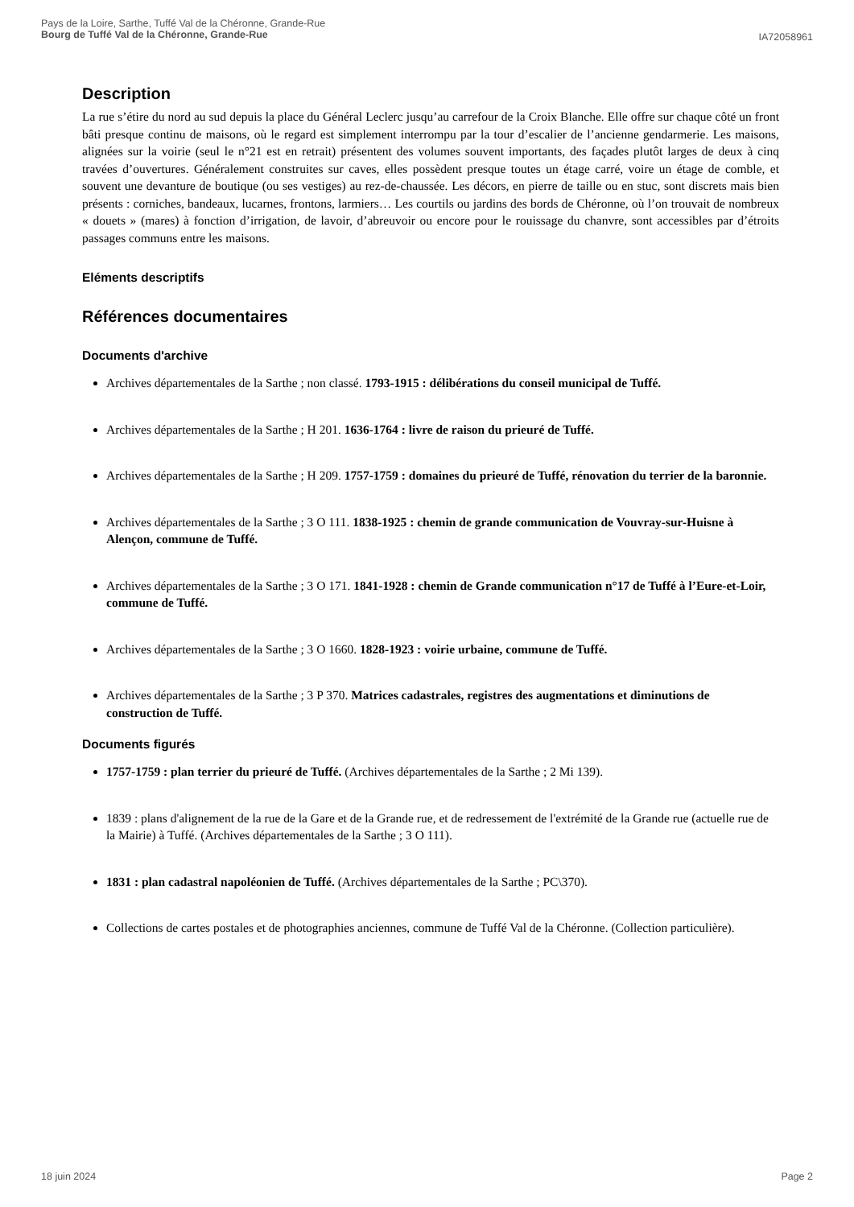Pays de la Loire, Sarthe, Tuffé Val de la Chéronne, Grande-Rue
Bourg de Tuffé Val de la Chéronne, Grande-Rue
IA72058961
Description
La rue s’étire du nord au sud depuis la place du Général Leclerc jusqu’au carrefour de la Croix Blanche. Elle offre sur chaque côté un front bâti presque continu de maisons, où le regard est simplement interrompu par la tour d’escalier de l’ancienne gendarmerie. Les maisons, alignées sur la voirie (seul le n°21 est en retrait) présentent des volumes souvent importants, des façades plutôt larges de deux à cinq travées d’ouvertures. Généralement construites sur caves, elles possèdent presque toutes un étage carré, voire un étage de comble, et souvent une devanture de boutique (ou ses vestiges) au rez-de-chaussée. Les décors, en pierre de taille ou en stuc, sont discrets mais bien présents : corniches, bandeaux, lucarnes, frontons, larmiers… Les courtils ou jardins des bords de Chéronne, où l’on trouvait de nombreux « douets » (mares) à fonction d’irrigation, de lavoir, d’abreuvoir ou encore pour le rouissage du chanvre, sont accessibles par d’étroits passages communs entre les maisons.
Eléments descriptifs
Références documentaires
Documents d'archive
Archives départementales de la Sarthe ; non classé. 1793-1915 : délibérations du conseil municipal de Tuffé.
Archives départementales de la Sarthe ; H 201. 1636-1764 : livre de raison du prieuré de Tuffé.
Archives départementales de la Sarthe ; H 209. 1757-1759 : domaines du prieuré de Tuffé, rénovation du terrier de la baronnie.
Archives départementales de la Sarthe ; 3 O 111. 1838-1925 : chemin de grande communication de Vouvray-sur-Huisne à Alençon, commune de Tuffé.
Archives départementales de la Sarthe ; 3 O 171. 1841-1928 : chemin de Grande communication n°17 de Tuffé à l’Eure-et-Loir, commune de Tuffé.
Archives départementales de la Sarthe ; 3 O 1660. 1828-1923 : voirie urbaine, commune de Tuffé.
Archives départementales de la Sarthe ; 3 P 370. Matrices cadastrales, registres des augmentations et diminutions de construction de Tuffé.
Documents figurés
1757-1759 : plan terrier du prieuré de Tuffé. (Archives départementales de la Sarthe ; 2 Mi 139).
1839 : plans d'alignement de la rue de la Gare et de la Grande rue, et de redressement de l'extrémité de la Grande rue (actuelle rue de la Mairie) à Tuffé. (Archives départementales de la Sarthe ; 3 O 111).
1831 : plan cadastral napoléonien de Tuffé. (Archives départementales de la Sarthe ; PC\370).
Collections de cartes postales et de photographies anciennes, commune de Tuffé Val de la Chéronne. (Collection particulière).
18 juin 2024 Page 2